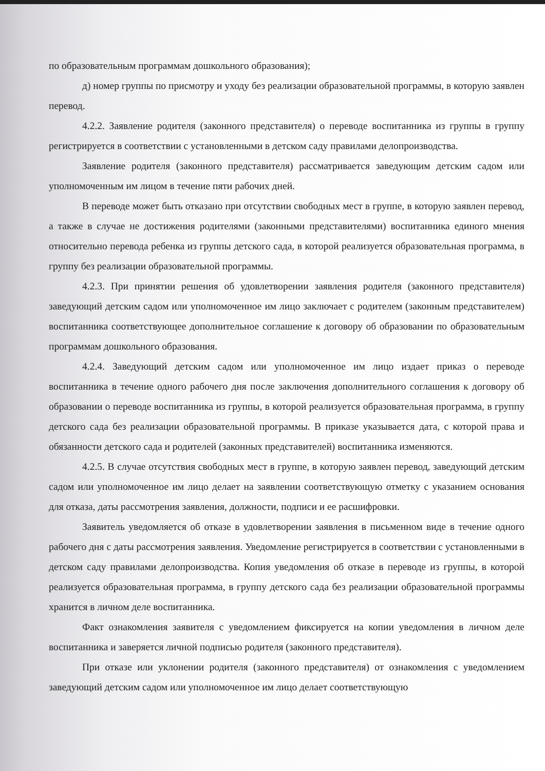по образовательным программам дошкольного образования);
д) номер группы по присмотру и уходу без реализации образовательной программы, в которую заявлен перевод.
4.2.2. Заявление родителя (законного представителя) о переводе воспитанника из группы в группу регистрируется в соответствии с установленными в детском саду правилами делопроизводства.
Заявление родителя (законного представителя) рассматривается заведующим детским садом или уполномоченным им лицом в течение пяти рабочих дней.
В переводе может быть отказано при отсутствии свободных мест в группе, в которую заявлен перевод, а также в случае не достижения родителями (законными представителями) воспитанника единого мнения относительно перевода ребенка из группы детского сада, в которой реализуется образовательная программа, в группу без реализации образовательной программы.
4.2.3. При принятии решения об удовлетворении заявления родителя (законного представителя) заведующий детским садом или уполномоченное им лицо заключает с родителем (законным представителем) воспитанника соответствующее дополнительное соглашение к договору об образовании по образовательным программам дошкольного образования.
4.2.4. Заведующий детским садом или уполномоченное им лицо издает приказ о переводе воспитанника в течение одного рабочего дня после заключения дополнительного соглашения к договору об образовании о переводе воспитанника из группы, в которой реализуется образовательная программа, в группу детского сада без реализации образовательной программы. В приказе указывается дата, с которой права и обязанности детского сада и родителей (законных представителей) воспитанника изменяются.
4.2.5. В случае отсутствия свободных мест в группе, в которую заявлен перевод, заведующий детским садом или уполномоченное им лицо делает на заявлении соответствующую отметку с указанием основания для отказа, даты рассмотрения заявления, должности, подписи и ее расшифровки.
Заявитель уведомляется об отказе в удовлетворении заявления в письменном виде в течение одного рабочего дня с даты рассмотрения заявления. Уведомление регистрируется в соответствии с установленными в детском саду правилами делопроизводства. Копия уведомления об отказе в переводе из группы, в которой реализуется образовательная программа, в группу детского сада без реализации образовательной программы хранится в личном деле воспитанника.
Факт ознакомления заявителя с уведомлением фиксируется на копии уведомления в личном деле воспитанника и заверяется личной подписью родителя (законного представителя).
При отказе или уклонении родителя (законного представителя) от ознакомления с уведомлением заведующий детским садом или уполномоченное им лицо делает соответствующую